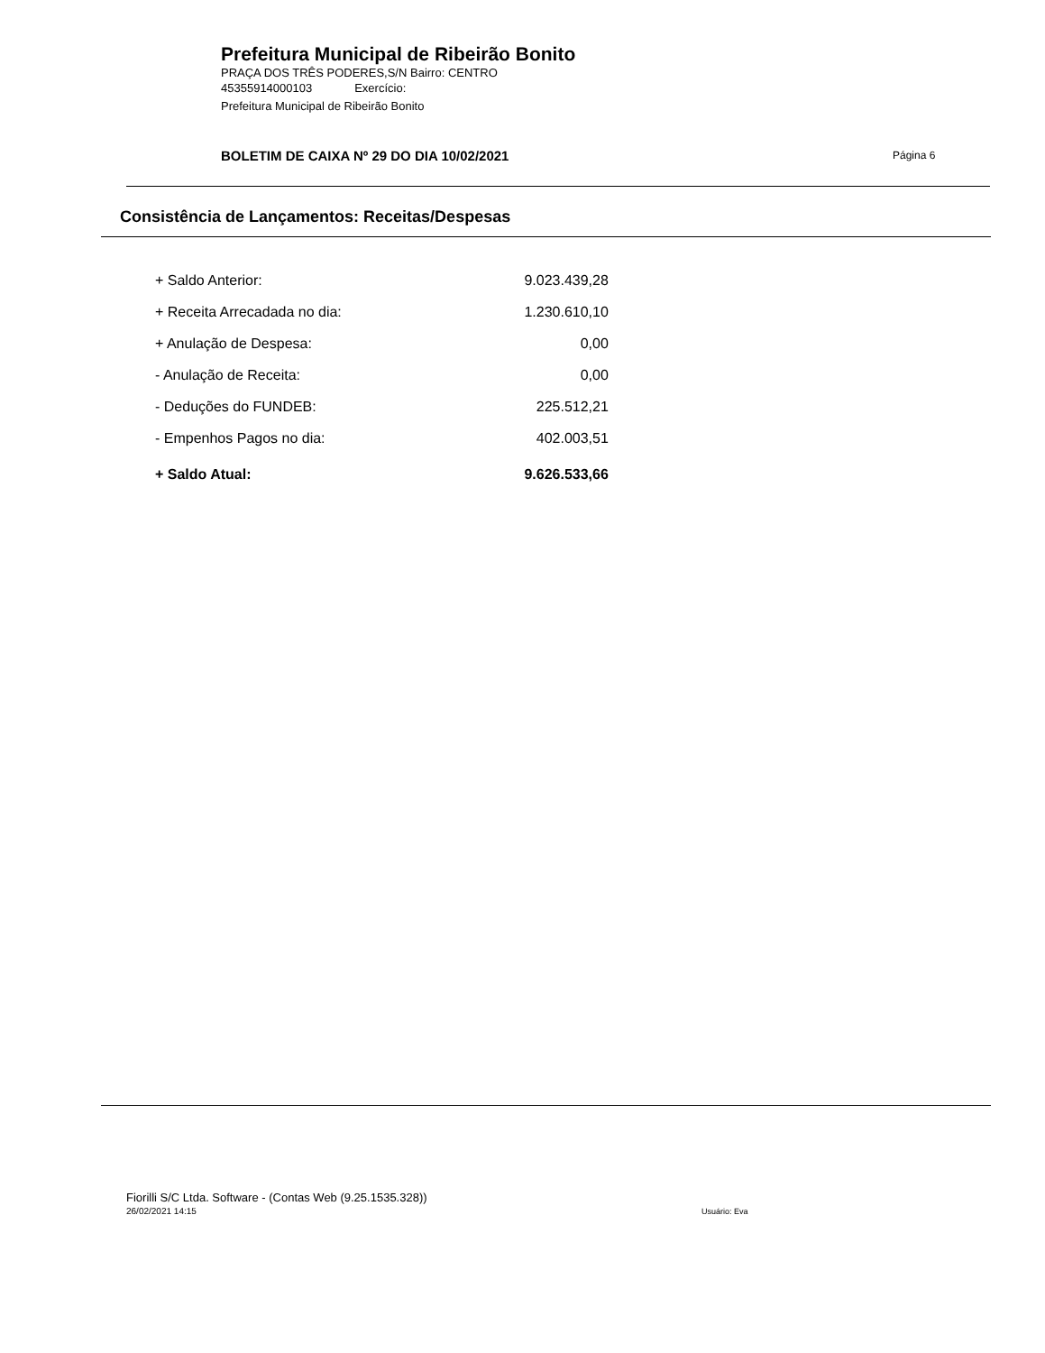Prefeitura Municipal de Ribeirão Bonito
PRAÇA DOS TRÊS PODERES,S/N Bairro: CENTRO
45355914000103 Exercício:
Prefeitura Municipal de Ribeirão Bonito
BOLETIM DE CAIXA Nº 29 DO DIA 10/02/2021
Página 6
Consistência de Lançamentos: Receitas/Despesas
| + Saldo Anterior: | 9.023.439,28 |
| + Receita Arrecadada no dia: | 1.230.610,10 |
| + Anulação de Despesa: | 0,00 |
| - Anulação de Receita: | 0,00 |
| - Deduções do FUNDEB: | 225.512,21 |
| - Empenhos Pagos no dia: | 402.003,51 |
| + Saldo Atual: | 9.626.533,66 |
Fiorilli S/C Ltda. Software - (Contas Web (9.25.1535.328))
26/02/2021 14:15 Usuário: Eva